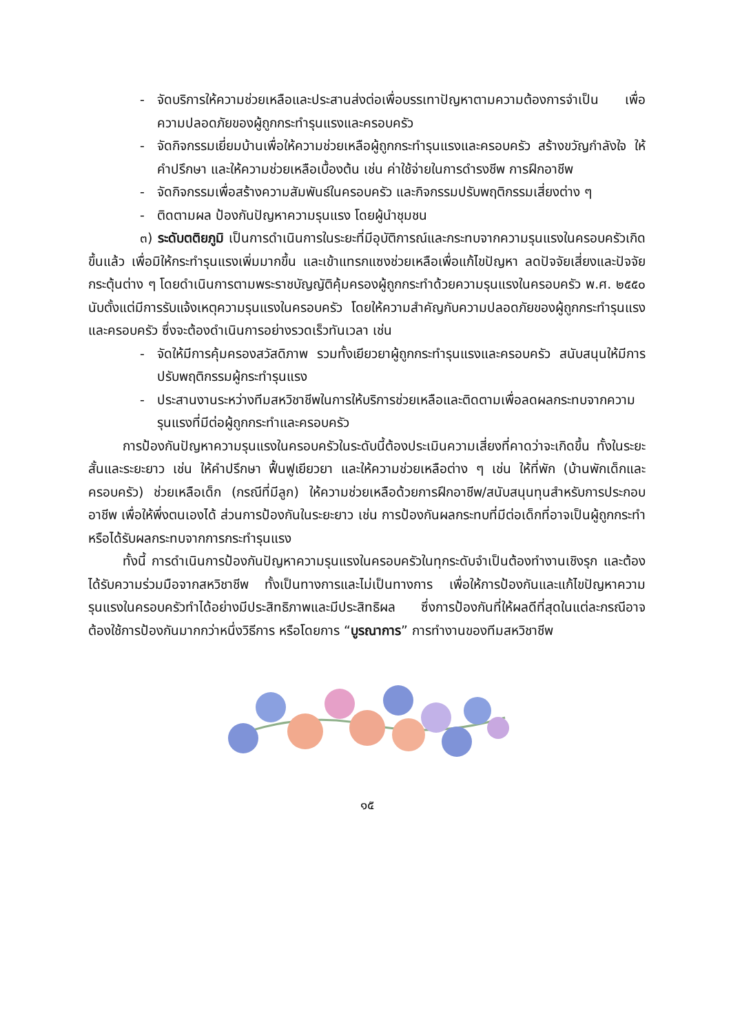- จัดบริการให้ความช่วยเหลือและประสานส่งต่อเพื่อบรรเทาปัญหาตามความต้องการจำเป็น เพื่อความปลอดภัยของผู้ถูกกระทำรุนแรงและครอบครัว
- จัดกิจกรรมเยี่ยมบ้านเพื่อให้ความช่วยเหลือผู้ถูกกระทำรุนแรงและครอบครัว สร้างขวัญกำลังใจ ให้คำปรึกษา และให้ความช่วยเหลือเบื้องต้น เช่น ค่าใช้จ่ายในการดำรงชีพ การฝึกอาชีพ
- จัดกิจกรรมเพื่อสร้างความสัมพันธ์ในครอบครัว และกิจกรรมปรับพฤติกรรมเสี่ยงต่าง ๆ
- ติดตามผล ป้องกันปัญหาความรุนแรง โดยผู้นำชุมชน
๓) ระดับตติยภูมิ เป็นการดำเนินการในระยะที่มีอุบัติการณ์และกระทบจากความรุนแรงในครอบครัวเกิดขึ้นแล้ว เพื่อมิให้กระทำรุนแรงเพิ่มมากขึ้น และเข้าแทรกแซงช่วยเหลือเพื่อแก้ไขปัญหา ลดปัจจัยเสี่ยงและปัจจัยกระตุ้นต่าง ๆ โดยดำเนินการตามพระราชบัญญัติคุ้มครองผู้ถูกกระทำด้วยความรุนแรงในครอบครัว พ.ศ. ๒๕๕๐ นับตั้งแต่มีการรับแจ้งเหตุความรุนแรงในครอบครัว โดยให้ความสำคัญกับความปลอดภัยของผู้ถูกกระทำรุนแรงและครอบครัว ซึ่งจะต้องดำเนินการอย่างรวดเร็วทันเวลา เช่น
- จัดให้มีการคุ้มครองสวัสดิภาพ รวมทั้งเยียวยาผู้ถูกกระทำรุนแรงและครอบครัว สนับสนุนให้มีการปรับพฤติกรรมผู้กระทำรุนแรง
- ประสานงานระหว่างทีมสหวิชาชีพในการให้บริการช่วยเหลือและติดตามเพื่อลดผลกระทบจากความรุนแรงที่มีต่อผู้ถูกกระทำและครอบครัว
การป้องกันปัญหาความรุนแรงในครอบครัวในระดับนี้ต้องประเมินความเสี่ยงที่คาดว่าจะเกิดขึ้น ทั้งในระยะสั้นและระยะยาว เช่น ให้คำปรึกษา ฟื้นฟูเยียวยา และให้ความช่วยเหลือต่าง ๆ เช่น ให้ที่พัก (บ้านพักเด็กและครอบครัว) ช่วยเหลือเด็ก (กรณีที่มีลูก) ให้ความช่วยเหลือด้วยการฝึกอาชีพ/สนับสนุนทุนสำหรับการประกอบอาชีพ เพื่อให้พึ่งตนเองได้ ส่วนการป้องกันในระยะยาว เช่น การป้องกันผลกระทบที่มีต่อเด็กที่อาจเป็นผู้ถูกกระทำ หรือได้รับผลกระทบจากการกระทำรุนแรง
ทั้งนี้ การดำเนินการป้องกันปัญหาความรุนแรงในครอบครัวในทุกระดับจำเป็นต้องทำงานเชิงรุก และต้องได้รับความร่วมมือจากสหวิชาชีพ ทั้งเป็นทางการและไม่เป็นทางการ เพื่อให้การป้องกันและแก้ไขปัญหาความรุนแรงในครอบครัวทำได้อย่างมีประสิทธิภาพและมีประสิทธิผล ซึ่งการป้องกันที่ให้ผลดีที่สุดในแต่ละกรณีอาจต้องใช้การป้องกันมากกว่าหนึ่งวิธีการ หรือโดยการ “บูรณาการ” การทำงานของทีมสหวิชาชีพ
๑๕